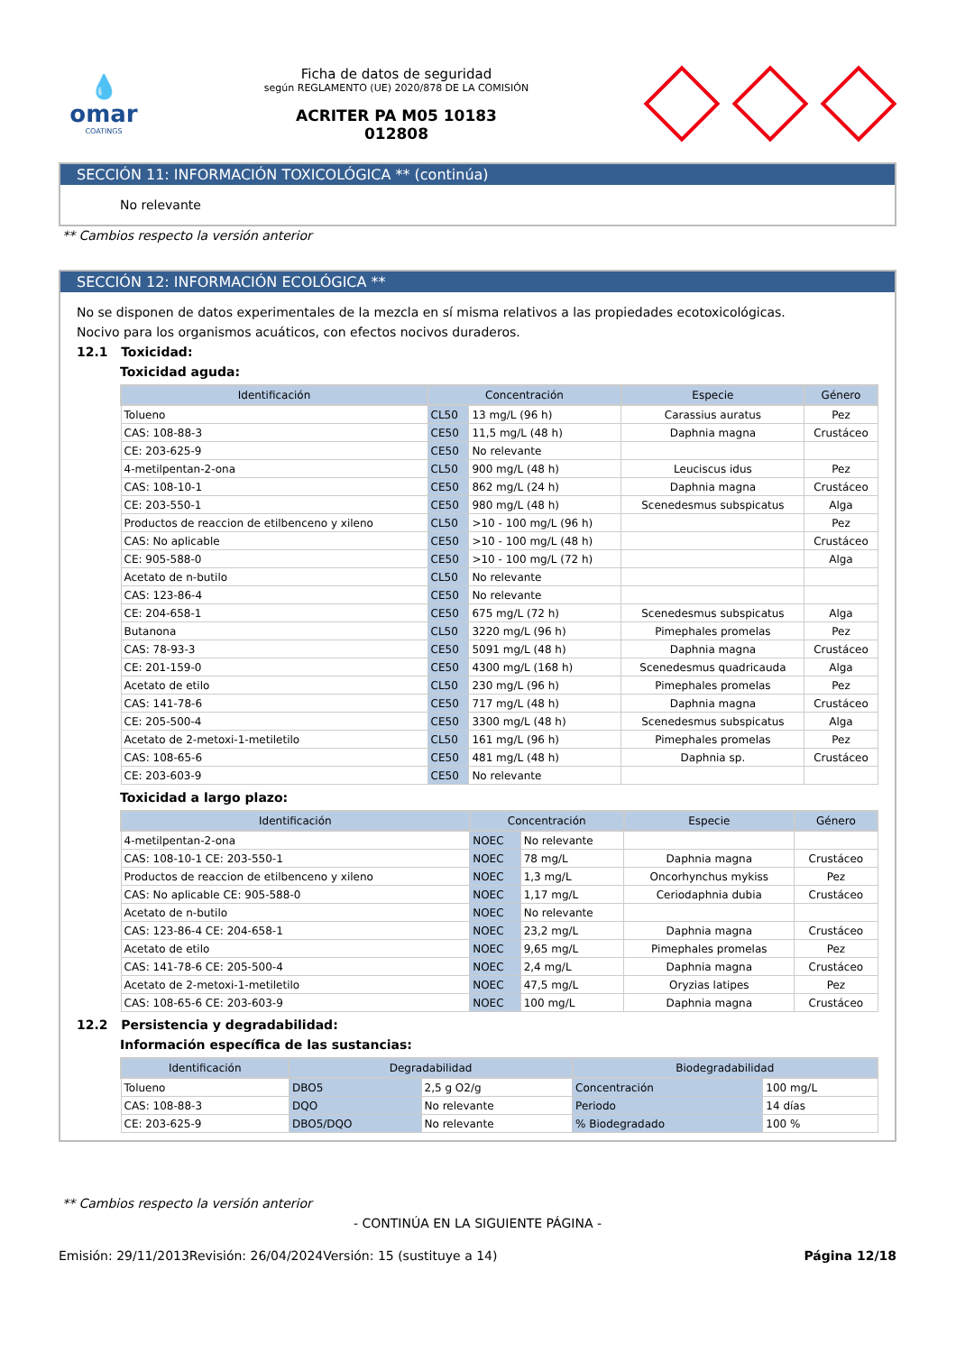💧
omar
COATINGS
Ficha de datos de seguridad
según REGLAMENTO (UE) 2020/878 DE LA COMISIÓN
ACRITER PA M05 10183
012808
SECCIÓN 11: INFORMACIÓN TOXICOLÓGICA ** (continúa)
No relevante
** Cambios respecto la versión anterior
SECCIÓN 12: INFORMACIÓN ECOLÓGICA **
No se disponen de datos experimentales de la mezcla en sí misma relativos a las propiedades ecotoxicológicas.
Nocivo para los organismos acuáticos, con efectos nocivos duraderos.
12.1 Toxicidad:
Toxicidad aguda:
| Identificación | Concentración | | Especie | Género |
| --- | --- | --- | --- | --- |
| Tolueno | CL50 | 13 mg/L (96 h) | Carassius auratus | Pez |
| CAS: 108-88-3 | CE50 | 11,5 mg/L (48 h) | Daphnia magna | Crustáceo |
| CE: 203-625-9 | CE50 | No relevante | | |
| 4-metilpentan-2-ona | CL50 | 900 mg/L (48 h) | Leuciscus idus | Pez |
| CAS: 108-10-1 | CE50 | 862 mg/L (24 h) | Daphnia magna | Crustáceo |
| CE: 203-550-1 | CE50 | 980 mg/L (48 h) | Scenedesmus subspicatus | Alga |
| Productos de reaccion de etilbenceno y xileno | CL50 | >10 - 100 mg/L (96 h) | | Pez |
| CAS: No aplicable | CE50 | >10 - 100 mg/L (48 h) | | Crustáceo |
| CE: 905-588-0 | CE50 | >10 - 100 mg/L (72 h) | | Alga |
| Acetato de n-butilo | CL50 | No relevante | | |
| CAS: 123-86-4 | CE50 | No relevante | | |
| CE: 204-658-1 | CE50 | 675 mg/L (72 h) | Scenedesmus subspicatus | Alga |
| Butanona | CL50 | 3220 mg/L (96 h) | Pimephales promelas | Pez |
| CAS: 78-93-3 | CE50 | 5091 mg/L (48 h) | Daphnia magna | Crustáceo |
| CE: 201-159-0 | CE50 | 4300 mg/L (168 h) | Scenedesmus quadricauda | Alga |
| Acetato de etilo | CL50 | 230 mg/L (96 h) | Pimephales promelas | Pez |
| CAS: 141-78-6 | CE50 | 717 mg/L (48 h) | Daphnia magna | Crustáceo |
| CE: 205-500-4 | CE50 | 3300 mg/L (48 h) | Scenedesmus subspicatus | Alga |
| Acetato de 2-metoxi-1-metiletilo | CL50 | 161 mg/L (96 h) | Pimephales promelas | Pez |
| CAS: 108-65-6 | CE50 | 481 mg/L (48 h) | Daphnia sp. | Crustáceo |
| CE: 203-603-9 | CE50 | No relevante | | |
Toxicidad a largo plazo:
| Identificación | Concentración | | Especie | Género |
| --- | --- | --- | --- | --- |
| 4-metilpentan-2-ona | NOEC | No relevante | | |
| CAS: 108-10-1 CE: 203-550-1 | NOEC | 78 mg/L | Daphnia magna | Crustáceo |
| Productos de reaccion de etilbenceno y xileno | NOEC | 1,3 mg/L | Oncorhynchus mykiss | Pez |
| CAS: No aplicable CE: 905-588-0 | NOEC | 1,17 mg/L | Ceriodaphnia dubia | Crustáceo |
| Acetato de n-butilo | NOEC | No relevante | | |
| CAS: 123-86-4 CE: 204-658-1 | NOEC | 23,2 mg/L | Daphnia magna | Crustáceo |
| Acetato de etilo | NOEC | 9,65 mg/L | Pimephales promelas | Pez |
| CAS: 141-78-6 CE: 205-500-4 | NOEC | 2,4 mg/L | Daphnia magna | Crustáceo |
| Acetato de 2-metoxi-1-metiletilo | NOEC | 47,5 mg/L | Oryzias latipes | Pez |
| CAS: 108-65-6 CE: 203-603-9 | NOEC | 100 mg/L | Daphnia magna | Crustáceo |
12.2 Persistencia y degradabilidad:
Información específica de las sustancias:
| Identificación | Degradabilidad | | Biodegradabilidad | |
| --- | --- | --- | --- | --- |
| Tolueno | DBO5 | 2,5 g O2/g | Concentración | 100 mg/L |
| CAS: 108-88-3 | DQO | No relevante | Periodo | 14 días |
| CE: 203-625-9 | DBO5/DQO | No relevante | % Biodegradado | 100 % |
** Cambios respecto la versión anterior
- CONTINÚA EN LA SIGUIENTE PÁGINA -
Emisión: 29/11/2013 Revisión: 26/04/2024 Versión: 15 (sustituye a 14) Página 12/18